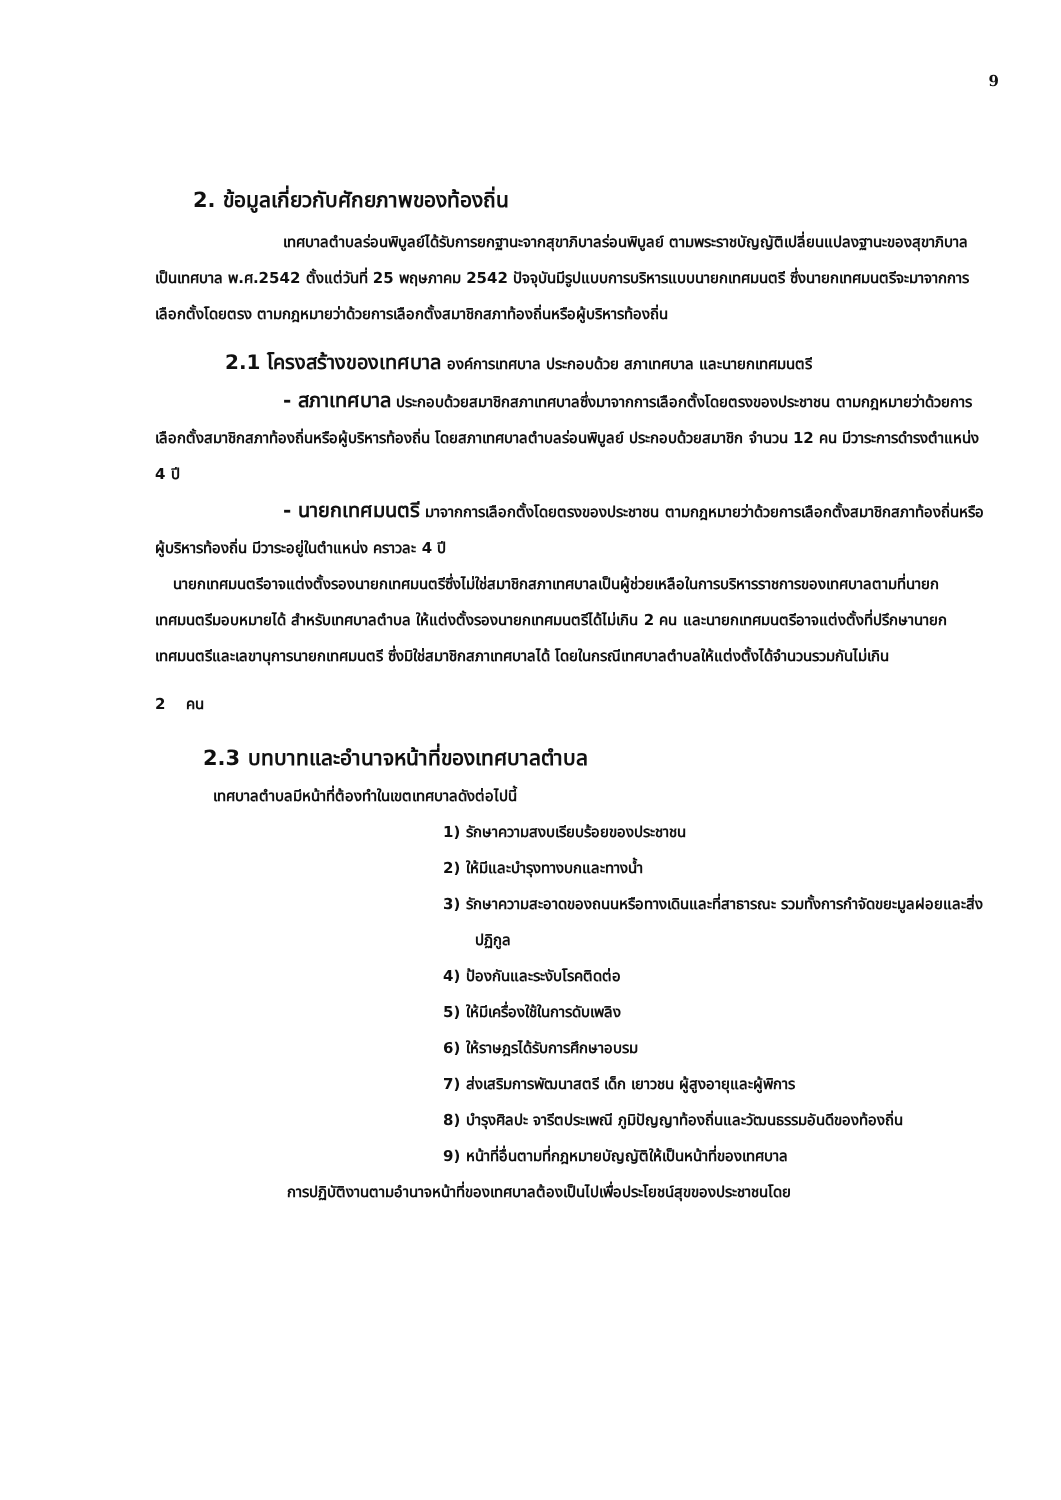9
2. ข้อมูลเกี่ยวกับศักยภาพของท้องถิ่น
เทศบาลตำบลร่อนพิบูลย์ได้รับการยกฐานะจากสุขาภิบาลร่อนพิบูลย์ ตามพระราชบัญญัติเปลี่ยนแปลงฐานะของสุขาภิบาลเป็นเทศบาล พ.ศ.2542 ตั้งแต่วันที่ 25 พฤษภาคม 2542 ปัจจุบันมีรูปแบบการบริหารแบบนายกเทศมนตรี ซึ่งนายกเทศมนตรีจะมาจากการเลือกตั้งโดยตรง ตามกฎหมายว่าด้วยการเลือกตั้งสมาชิกสภาท้องถิ่นหรือผู้บริหารท้องถิ่น
2.1 โครงสร้างของเทศบาล องค์การเทศบาล ประกอบด้วย สภาเทศบาล และนายกเทศมนตรี
- สภาเทศบาล ประกอบด้วยสมาชิกสภาเทศบาลซึ่งมาจากการเลือกตั้งโดยตรงของประชาชน ตามกฎหมายว่าด้วยการเลือกตั้งสมาชิกสภาท้องถิ่นหรือผู้บริหารท้องถิ่น โดยสภาเทศบาลตำบลร่อนพิบูลย์ ประกอบด้วยสมาชิก จำนวน 12 คน มีวาระการดำรงตำแหน่ง 4 ปี
- นายกเทศมนตรี มาจากการเลือกตั้งโดยตรงของประชาชน ตามกฎหมายว่าด้วยการเลือกตั้งสมาชิกสภาท้องถิ่นหรือผู้บริหารท้องถิ่น มีวาระอยู่ในตำแหน่ง คราวละ 4 ปี
นายกเทศมนตรีอาจแต่งตั้งรองนายกเทศมนตรีซึ่งไม่ใช่สมาชิกสภาเทศบาลเป็นผู้ช่วยเหลือในการบริหารราชการของเทศบาลตามที่นายกเทศมนตรีมอบหมายได้ สำหรับเทศบาลตำบล ให้แต่งตั้งรองนายกเทศมนตรีได้ไม่เกิน 2 คน และนายกเทศมนตรีอาจแต่งตั้งที่ปรึกษานายกเทศมนตรีและเลขานุการนายกเทศมนตรี ซึ่งมิใช่สมาชิกสภาเทศบาลได้ โดยในกรณีเทศบาลตำบลให้แต่งตั้งได้จำนวนรวมกันไม่เกิน
2 คน
2.3 บทบาทและอำนาจหน้าที่ของเทศบาลตำบล
เทศบาลตำบลมีหน้าที่ต้องทำในเขตเทศบาลดังต่อไปนี้
1) รักษาความสงบเรียบร้อยของประชาชน
2) ให้มีและบำรุงทางบกและทางน้ำ
3) รักษาความสะอาดของถนนหรือทางเดินและที่สาธารณะ รวมทั้งการกำจัดขยะมูลฝอยและสิ่งปฏิกูล
4) ป้องกันและระงับโรคติดต่อ
5) ให้มีเครื่องใช้ในการดับเพลิง
6) ให้ราษฎรได้รับการศึกษาอบรม
7) ส่งเสริมการพัฒนาสตรี เด็ก เยาวชน ผู้สูงอายุและผู้พิการ
8) บำรุงศิลปะ จารีตประเพณี ภูมิปัญญาท้องถิ่นและวัฒนธรรมอันดีของท้องถิ่น
9) หน้าที่อื่นตามที่กฎหมายบัญญัติให้เป็นหน้าที่ของเทศบาล
การปฏิบัติงานตามอำนาจหน้าที่ของเทศบาลต้องเป็นไปเพื่อประโยชน์สุขของประชาชนโดย